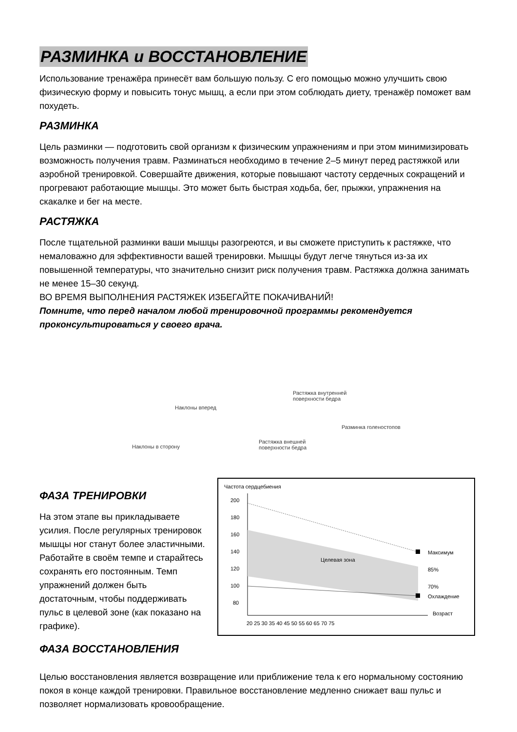РАЗМИНКА и ВОССТАНОВЛЕНИЕ
Использование тренажёра принесёт вам большую пользу. С его помощью можно улучшить свою физическую форму и повысить тонус мышц, а если при этом соблюдать диету, тренажёр поможет вам похудеть.
РАЗМИНКА
Цель разминки — подготовить свой организм к физическим упражнениям и при этом минимизировать возможность получения травм. Разминаться необходимо в течение 2–5 минут перед растяжкой или аэробной тренировкой. Совершайте движения, которые повышают частоту сердечных сокращений и прогревают работающие мышцы. Это может быть быстрая ходьба, бег, прыжки, упражнения на скакалке и бег на месте.
РАСТЯЖКА
После тщательной разминки ваши мышцы разогреются, и вы сможете приступить к растяжке, что немаловажно для эффективности вашей тренировки. Мышцы будут легче тянуться из-за их повышенной температуры, что значительно снизит риск получения травм. Растяжка должна занимать не менее 15–30 секунд.
ВО ВРЕМЯ ВЫПОЛНЕНИЯ РАСТЯЖЕК ИЗБЕГАЙТЕ ПОКАЧИВАНИЙ!
Помните, что перед началом любой тренировочной программы рекомендуется проконсультироваться у своего врача.
Наклоны вперед
Растяжка внутренней
поверхности бедра
Разминка голеностопов
Наклоны в сторону
Растяжка внешней
поверхности бедра
ФАЗА ТРЕНИРОВКИ
На этом этапе вы прикладываете усилия. После регулярных тренировок мышцы ног станут более эластичными. Работайте в своём темпе и старайтесь сохранять его постоянным. Темп упражнений должен быть достаточным, чтобы поддерживать пульс в целевой зоне (как показано на графике).
Частота сердцебиения
200
180
160
140
120
100
80
Максимум
85%
70%
Охлаждение
Возраст
Целевая зона
20 25 30 35 40 45 50 55 60 65 70 75
ФАЗА ВОССТАНОВЛЕНИЯ
Целью восстановления является возвращение или приближение тела к его нормальному состоянию покоя в конце каждой тренировки. Правильное восстановление медленно снижает ваш пульс и позволяет нормализовать кровообращение.